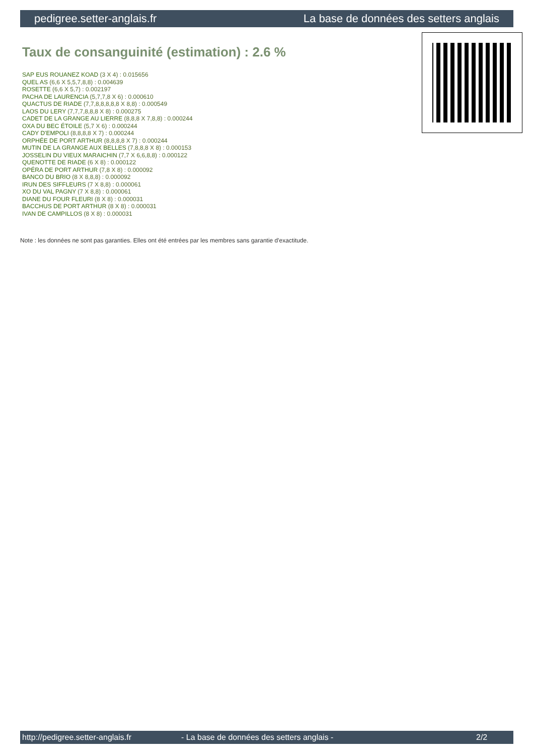pedigree.setter-anglais.fr La base de données des setters anglais
Taux de consanguinité (estimation) : 2.6 %
SAP EUS ROUANEZ KOAD (3 X 4) : 0.015656
QUEL AS (6,6 X 5,5,7,8,8) : 0.004639
ROSETTE (6,6 X 5,7) : 0.002197
PACHA DE LAURENCIA (5,7,7,8 X 6) : 0.000610
QUACTUS DE RIADE (7,7,8,8,8,8,8 X 8,8) : 0.000549
LAOS DU LERY (7,7,7,8,8,8 X 8) : 0.000275
CADET DE LA GRANGE AU LIERRE (8,8,8 X 7,8,8) : 0.000244
OXA DU BEC ÉTOILE (5,7 X 6) : 0.000244
CADY D'EMPOLI (8,8,8,8 X 7) : 0.000244
ORPHÉE DE PORT ARTHUR (8,8,8,8 X 7) : 0.000244
MUTIN DE LA GRANGE AUX BELLES (7,8,8,8 X 8) : 0.000153
JOSSELIN DU VIEUX MARAICHIN (7,7 X 6,6,8,8) : 0.000122
QUENOTTE DE RIADE (6 X 8) : 0.000122
OPÉRA DE PORT ARTHUR (7,8 X 8) : 0.000092
BANCO DU BRIO (8 X 8,8,8) : 0.000092
IRUN DES SIFFLEURS (7 X 8,8) : 0.000061
XO DU VAL PAGNY (7 X 8,8) : 0.000061
DIANE DU FOUR FLEURI (8 X 8) : 0.000031
BACCHUS DE PORT ARTHUR (8 X 8) : 0.000031
IVAN DE CAMPILLOS (8 X 8) : 0.000031
Note : les données ne sont pas garanties. Elles ont été entrées par les membres sans garantie d'exactitude.
http://pedigree.setter-anglais.fr - La base de données des setters anglais - 2/2